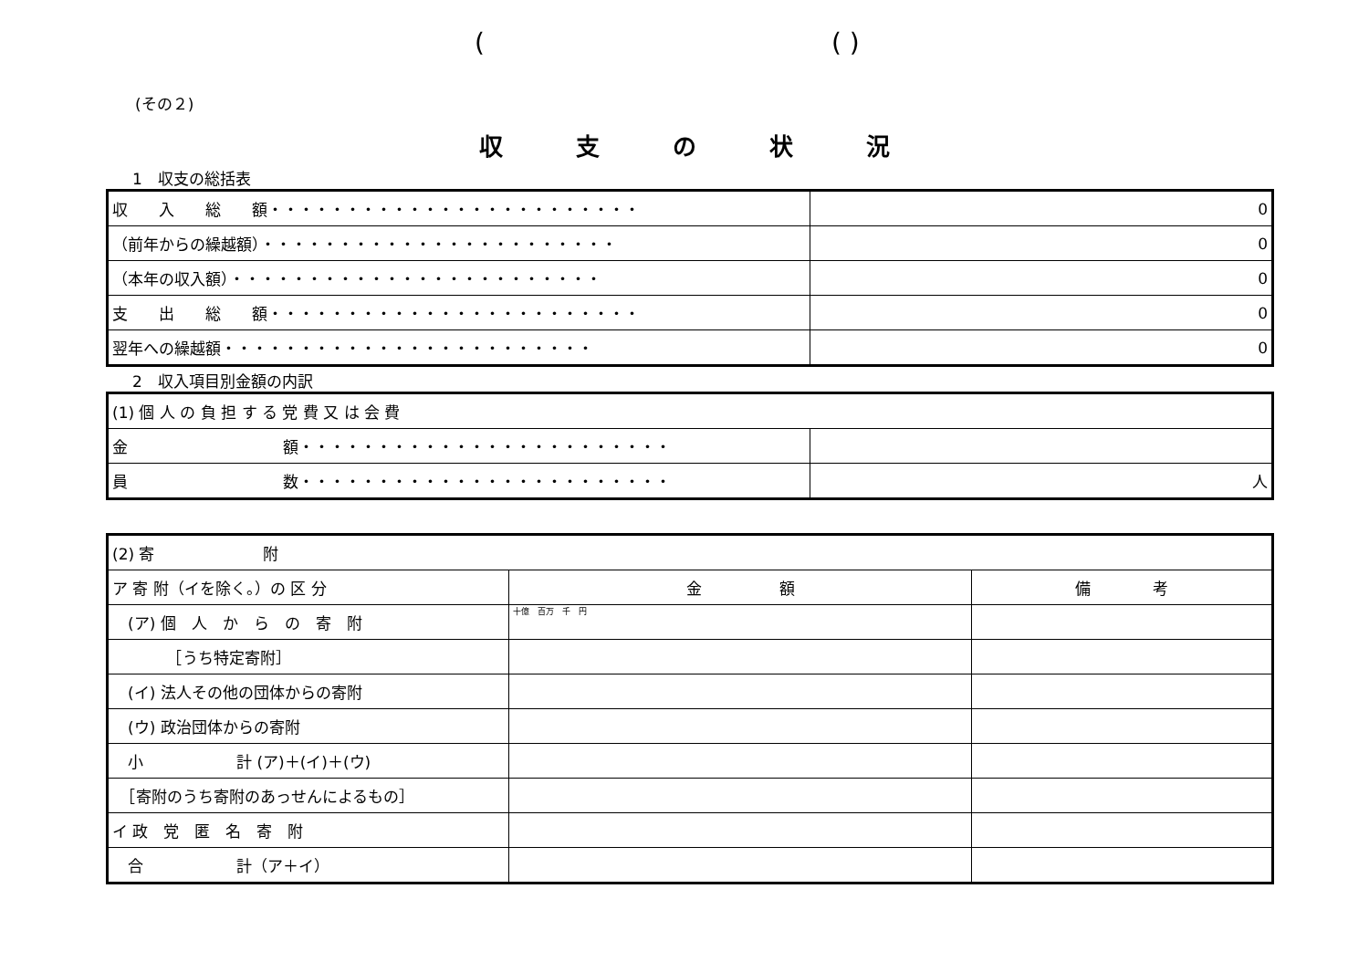(( )
(その２)
収支の状況
1　収支の総括表
| 収 入 総 額・・・・・・・・・・・・・・・・・・・・・・・・ | 0 |
| （前年からの繰越額）・・・・・・・・・・・・・・・・・・・・・・・ | 0 |
| （本年の収入額）・・・・・・・・・・・・・・・・・・・・・・・・ | 0 |
| 支 出 総 額・・・・・・・・・・・・・・・・・・・・・・・・ | 0 |
| 翌年への繰越額・・・・・・・・・・・・・・・・・・・・・・・・ | 0 |
2　収入項目別金額の内訳
| (1) 個 人 の 負 担 す る 党 費 又 は 会 費 | |
| 金 額・・・・・・・・・・・・・・・・・・・・・・・・ | |
| 員 数・・・・・・・・・・・・・・・・・・・・・・・・ | 人 |
| (2) 寄 附 | | |
| ア 寄 附（イを除く。）の 区 分 | 金 額 | 備 考 |
| (ア) 個 人 か ら の 寄 附 | 十億 百万 千 円 | |
| ［うち特定寄附］ | | |
| (イ) 法人その他の団体からの寄附 | | |
| (ウ) 政治団体からの寄附 | | |
| 小 計 (ア)＋(イ)＋(ウ) | | |
| ［寄附のうち寄附のあっせんによるもの］ | | |
| イ 政 党 匿 名 寄 附 | | |
| 合 計（ア＋イ） | | |